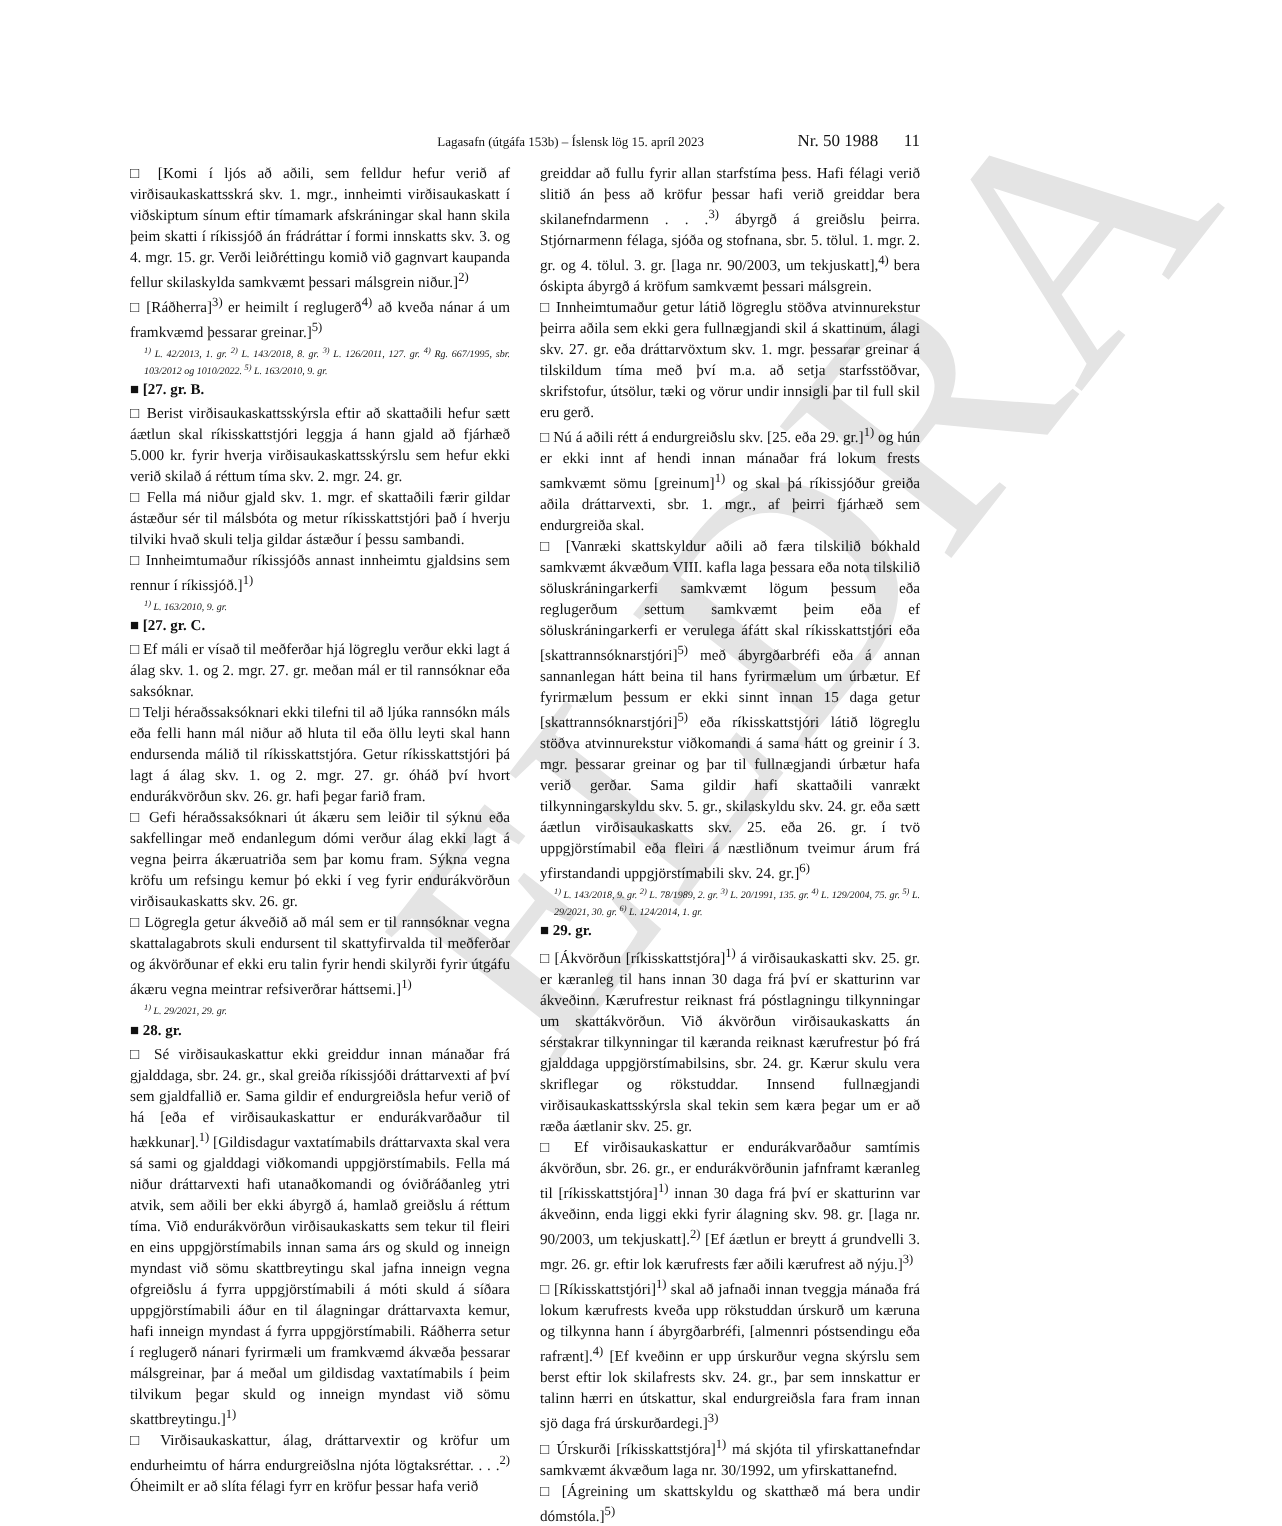ELDRA
Lagasafn (útgáfa 153b) – Íslensk lög 15. apríl 2023 Nr. 50 1988 11
□ [Komi í ljós að aðili, sem felldur hefur verið af virðisaukaskattsskrá skv. 1. mgr., innheimti virðisaukaskatt í viðskiptum sínum eftir tímamark afskráningar skal hann skila þeim skatti í ríkissjóð án frádráttar í formi innskatts skv. 3. og 4. mgr. 15. gr. Verði leiðréttingu komið við gagnvart kaupanda fellur skilaskylda samkvæmt þessari málsgrein niður.]<sup>2)</sup>
□ [Ráðherra]<sup>3)</sup> er heimilt í reglugerð<sup>4)</sup> að kveða nánar á um framkvæmd þessarar greinar.]<sup>5)</sup>
<sup>1)</sup> L. 42/2013, 1. gr. <sup>2)</sup> L. 143/2018, 8. gr. <sup>3)</sup> L. 126/2011, 127. gr. <sup>4)</sup> Rg. 667/1995, sbr. 103/2012 og 1010/2022. <sup>5)</sup> L. 163/2010, 9. gr.
■ [27. gr. B.
□ Berist virðisaukaskattsskýrsla eftir að skattaðili hefur sætt áætlun skal ríkisskattstjóri leggja á hann gjald að fjárhæð 5.000 kr. fyrir hverja virðisaukaskattsskýrslu sem hefur ekki verið skilað á réttum tíma skv. 2. mgr. 24. gr.
□ Fella má niður gjald skv. 1. mgr. ef skattaðili færir gildar ástæður sér til málsbóta og metur ríkisskattstjóri það í hverju tilviki hvað skuli telja gildar ástæður í þessu sambandi.
□ Innheimtumaður ríkissjóðs annast innheimtu gjaldsins sem rennur í ríkissjóð.]<sup>1)</sup>
<sup>1)</sup> L. 163/2010, 9. gr.
■ [27. gr. C.
□ Ef máli er vísað til meðferðar hjá lögreglu verður ekki lagt á álag skv. 1. og 2. mgr. 27. gr. meðan mál er til rannsóknar eða saksóknar.
□ Telji héraðssaksóknari ekki tilefni til að ljúka rannsókn máls eða felli hann mál niður að hluta til eða öllu leyti skal hann endursenda málið til ríkisskattstjóra. Getur ríkisskattstjóri þá lagt á álag skv. 1. og 2. mgr. 27. gr. óháð því hvort endurákvörðun skv. 26. gr. hafi þegar farið fram.
□ Gefi héraðssaksóknari út ákæru sem leiðir til sýknu eða sakfellingar með endanlegum dómi verður álag ekki lagt á vegna þeirra ákæruatriða sem þar komu fram. Sýkna vegna kröfu um refsingu kemur þó ekki í veg fyrir endurákvörðun virðisaukaskatts skv. 26. gr.
□ Lögregla getur ákveðið að mál sem er til rannsóknar vegna skattalagabrots skuli endursent til skattyfirvalda til meðferðar og ákvörðunar ef ekki eru talin fyrir hendi skilyrði fyrir útgáfu ákæru vegna meintrar refsiverðrar háttsemi.]<sup>1)</sup>
<sup>1)</sup> L. 29/2021, 29. gr.
■ 28. gr.
□ Sé virðisaukaskattur ekki greiddur innan mánaðar frá gjalddaga, sbr. 24. gr., skal greiða ríkissjóði dráttarvexti af því sem gjaldfallið er. Sama gildir ef endurgreiðsla hefur verið of há [eða ef virðisaukaskattur er endurákvarðaður til hækkunar].<sup>1)</sup> [Gildisdagur vaxtatímabils dráttarvaxta skal vera sá sami og gjalddagi viðkomandi uppgjörstímabils. Fella má niður dráttarvexti hafi utanaðkomandi og óviðráðanleg ytri atvik, sem aðili ber ekki ábyrgð á, hamlað greiðslu á réttum tíma. Við endurákvörðun virðisaukaskatts sem tekur til fleiri en eins uppgjörstímabils innan sama árs og skuld og inneign myndast við sömu skattbreytingu skal jafna inneign vegna ofgreiðslu á fyrra uppgjörstímabili á móti skuld á síðara uppgjörstímabili áður en til álagningar dráttarvaxta kemur, hafi inneign myndast á fyrra uppgjörstímabili. Ráðherra setur í reglugerð nánari fyrirmæli um framkvæmd ákvæða þessarar málsgreinar, þar á meðal um gildisdag vaxtatímabils í þeim tilvikum þegar skuld og inneign myndast við sömu skattbreytingu.]<sup>1)</sup>
□ Virðisaukaskattur, álag, dráttarvextir og kröfur um endurheimtu of hárra endurgreiðslna njóta lögtaksréttar. . . .<sup>2)</sup> Óheimilt er að slíta félagi fyrr en kröfur þessar hafa verið
greiddar að fullu fyrir allan starfstíma þess. Hafi félagi verið slitið án þess að kröfur þessar hafi verið greiddar bera skilanefndarmenn . . .<sup>3)</sup> ábyrgð á greiðslu þeirra. Stjórnarmenn félaga, sjóða og stofnana, sbr. 5. tölul. 1. mgr. 2. gr. og 4. tölul. 3. gr. [laga nr. 90/2003, um tekjuskatt],<sup>4)</sup> bera óskipta ábyrgð á kröfum samkvæmt þessari málsgrein.
□ Innheimtumaður getur látið lögreglu stöðva atvinnurekstur þeirra aðila sem ekki gera fullnægjandi skil á skattinum, álagi skv. 27. gr. eða dráttarvöxtum skv. 1. mgr. þessarar greinar á tilskildum tíma með því m.a. að setja starfsstöðvar, skrifstofur, útsölur, tæki og vörur undir innsigli þar til full skil eru gerð.
□ Nú á aðili rétt á endurgreiðslu skv. [25. eða 29. gr.]<sup>1)</sup> og hún er ekki innt af hendi innan mánaðar frá lokum frests samkvæmt sömu [greinum]<sup>1)</sup> og skal þá ríkissjóður greiða aðila dráttarvexti, sbr. 1. mgr., af þeirri fjárhæð sem endurgreiða skal.
□ [Vanræki skattskyldur aðili að færa tilskilið bókhald samkvæmt ákvæðum VIII. kafla laga þessara eða nota tilskilið söluskráningarkerfi samkvæmt lögum þessum eða reglugerðum settum samkvæmt þeim eða ef söluskráningarkerfi er verulega áfátt skal ríkisskattstjóri eða [skattrannsóknarstjóri]<sup>5)</sup> með ábyrgðarbréfi eða á annan sannanlegan hátt beina til hans fyrirmælum um úrbætur. Ef fyrirmælum þessum er ekki sinnt innan 15 daga getur [skattrannsóknarstjóri]<sup>5)</sup> eða ríkisskattstjóri látið lögreglu stöðva atvinnurekstur viðkomandi á sama hátt og greinir í 3. mgr. þessarar greinar og þar til fullnægjandi úrbætur hafa verið gerðar. Sama gildir hafi skattaðili vanrækt tilkynningarskyldu skv. 5. gr., skilaskyldu skv. 24. gr. eða sætt áætlun virðisaukaskatts skv. 25. eða 26. gr. í tvö uppgjörstímabil eða fleiri á næstliðnum tveimur árum frá yfirstandandi uppgjörstímabili skv. 24. gr.]<sup>6)</sup>
<sup>1)</sup> L. 143/2018, 9. gr. <sup>2)</sup> L. 78/1989, 2. gr. <sup>3)</sup> L. 20/1991, 135. gr. <sup>4)</sup> L. 129/2004, 75. gr. <sup>5)</sup> L. 29/2021, 30. gr. <sup>6)</sup> L. 124/2014, 1. gr.
■ 29. gr.
□ [Ákvörðun [ríkisskattstjóra]<sup>1)</sup> á virðisaukaskatti skv. 25. gr. er kæranleg til hans innan 30 daga frá því er skatturinn var ákveðinn. Kærufrestur reiknast frá póstlagningu tilkynningar um skattákvörðun. Við ákvörðun virðisaukaskatts án sérstakrar tilkynningar til kæranda reiknast kærufrestur þó frá gjalddaga uppgjörstímabilsins, sbr. 24. gr. Kærur skulu vera skriflegar og rökstuddar. Innsend fullnægjandi virðisaukaskattsskýrsla skal tekin sem kæra þegar um er að ræða áætlanir skv. 25. gr.
□ Ef virðisaukaskattur er endurákvarðaður samtímis ákvörðun, sbr. 26. gr., er endurákvörðunin jafnframt kæranleg til [ríkisskattstjóra]<sup>1)</sup> innan 30 daga frá því er skatturinn var ákveðinn, enda liggi ekki fyrir álagning skv. 98. gr. [laga nr. 90/2003, um tekjuskatt].<sup>2)</sup> [Ef áætlun er breytt á grundvelli 3. mgr. 26. gr. eftir lok kærufrests fær aðili kærufrest að nýju.]<sup>3)</sup>
□ [Ríkisskattstjóri]<sup>1)</sup> skal að jafnaði innan tveggja mánaða frá lokum kærufrests kveða upp rökstuddan úrskurð um kæruna og tilkynna hann í ábyrgðarbréfi, [almennri póstsendingu eða rafrænt].<sup>4)</sup> [Ef kveðinn er upp úrskurður vegna skýrslu sem berst eftir lok skilafrests skv. 24. gr., þar sem innskattur er talinn hærri en útskattur, skal endurgreiðsla fara fram innan sjö daga frá úrskurðardegi.]<sup>3)</sup>
□ Úrskurði [ríkisskattstjóra]<sup>1)</sup> má skjóta til yfirskattanefndar samkvæmt ákvæðum laga nr. 30/1992, um yfirskattanefnd.
□ [Ágreining um skattskyldu og skatthæð má bera undir dómstóla.]<sup>5)</sup>